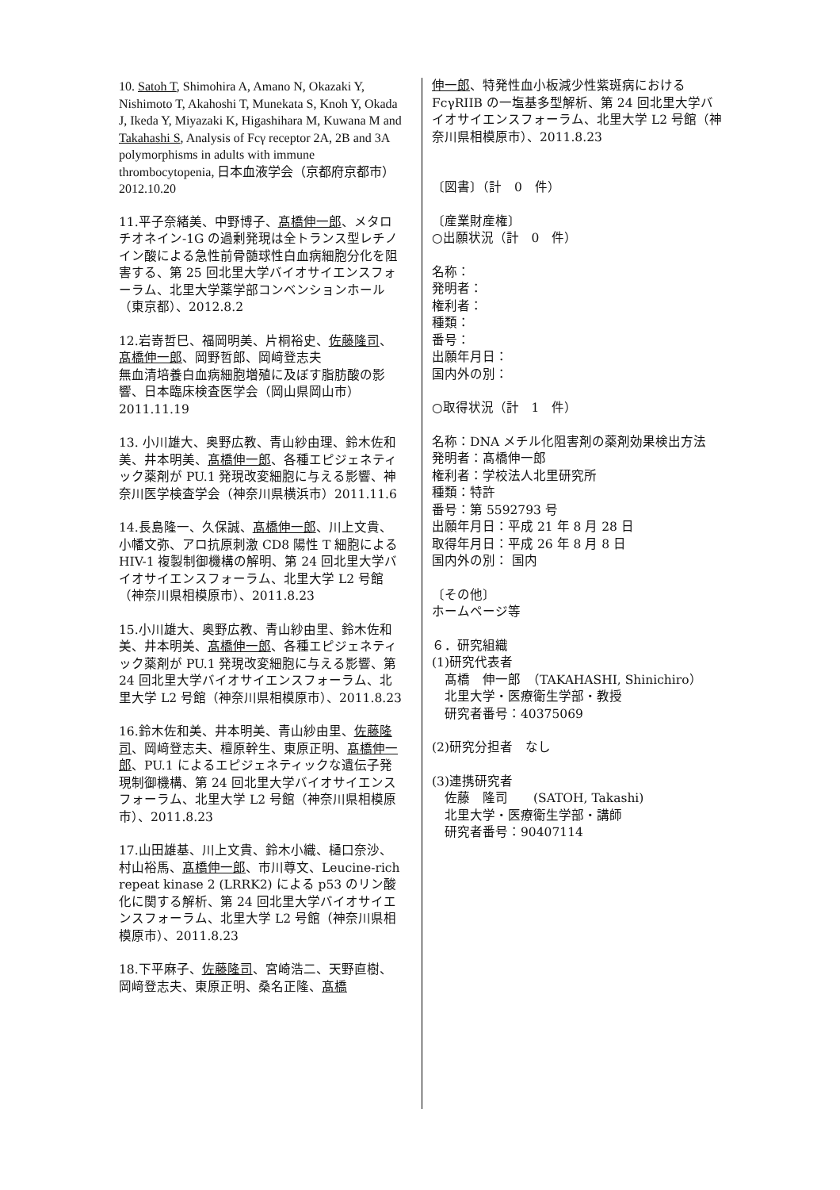10. Satoh T, Shimohira A, Amano N, Okazaki Y, Nishimoto T, Akahoshi T, Munekata S, Knoh Y, Okada J, Ikeda Y, Miyazaki K, Higashihara M, Kuwana M and Takahashi S, Analysis of Fcγ receptor 2A, 2B and 3A polymorphisms in adults with immune thrombocytopenia, 日本血液学会（京都府京都市） 2012.10.20
11.平子奈緒美、中野博子、髙橋伸一郎、メタロチオネイン-1G の過剰発現は全トランス型レチノイン酸による急性前骨髄球性白血病細胞分化を阻害する、第 25 回北里大学バイオサイエンスフォーラム、北里大学薬学部コンベンションホール（東京都）、2012.8.2
12.岩嵜哲巳、福岡明美、片桐裕史、佐藤隆司、髙橋伸一郎、岡野哲郎、岡﨑登志夫
無血清培養白血病細胞増殖に及ぼす脂肪酸の影響、日本臨床検査医学会（岡山県岡山市）2011.11.19
13. 小川雄大、奥野広教、青山紗由理、鈴木佐和美、井本明美、髙橋伸一郎、各種エピジェネティック薬剤が PU.1 発現改変細胞に与える影響、神奈川医学検査学会（神奈川県横浜市）2011.11.6
14.長島隆一、久保誠、髙橋伸一郎、川上文貴、小幡文弥、アロ抗原刺激 CD8 陽性 T 細胞による HIV-1 複製制御機構の解明、第 24 回北里大学バイオサイエンスフォーラム、北里大学 L2 号館（神奈川県相模原市）、2011.8.23
15.小川雄大、奥野広教、青山紗由里、鈴木佐和美、井本明美、髙橋伸一郎、各種エピジェネティック薬剤が PU.1 発現改変細胞に与える影響、第 24 回北里大学バイオサイエンスフォーラム、北里大学 L2 号館（神奈川県相模原市）、2011.8.23
16.鈴木佐和美、井本明美、青山紗由里、佐藤隆司、岡﨑登志夫、檀原幹生、東原正明、髙橋伸一郎、PU.1 によるエピジェネティックな遺伝子発現制御機構、第 24 回北里大学バイオサイエンスフォーラム、北里大学 L2 号館（神奈川県相模原市）、2011.8.23
17.山田雄基、川上文貴、鈴木小織、樋口奈沙、村山裕馬、髙橋伸一郎、市川尊文、Leucine-rich repeat kinase 2 (LRRK2) による p53 のリン酸化に関する解析、第 24 回北里大学バイオサイエンスフォーラム、北里大学 L2 号館（神奈川県相模原市）、2011.8.23
18.下平麻子、佐藤隆司、宮崎浩二、天野直樹、岡﨑登志夫、東原正明、桑名正隆、髙橋
伸一郎、特発性血小板減少性紫斑病における FcγRIIB の一塩基多型解析、第 24 回北里大学バイオサイエンスフォーラム、北里大学 L2 号館（神奈川県相模原市）、2011.8.23
〔図書〕（計　0　件）
〔産業財産権〕
○出願状況（計　0　件）
名称：
発明者：
権利者：
種類：
番号：
出願年月日：
国内外の別：
○取得状況（計　1　件）
名称：DNA メチル化阻害剤の薬剤効果検出方法
発明者：髙橋伸一郎
権利者：学校法人北里研究所
種類：特許
番号：第 5592793 号
出願年月日：平成 21 年 8 月 28 日
取得年月日：平成 26 年 8 月 8 日
国内外の別： 国内
〔その他〕
ホームページ等
６．研究組織
(1)研究代表者
　髙橋　伸一郎　（TAKAHASHI, Shinichiro）
　北里大学・医療衛生学部・教授
　研究者番号：40375069
(2)研究分担者　なし
(3)連携研究者
　佐藤　隆司　　(SATOH, Takashi)
　北里大学・医療衛生学部・講師
　研究者番号：90407114